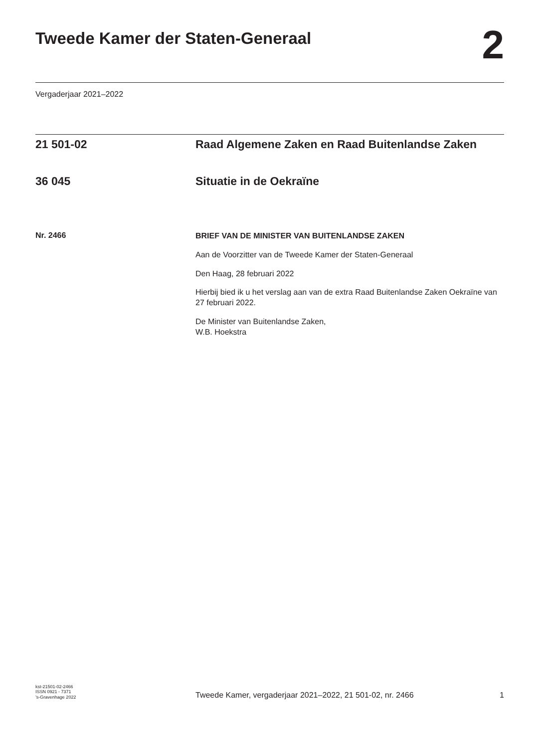Tweede Kamer der Staten-Generaal
2
Vergaderjaar 2021–2022
21 501-02 Raad Algemene Zaken en Raad Buitenlandse Zaken
36 045 Situatie in de Oekraïne
Nr. 2466
BRIEF VAN DE MINISTER VAN BUITENLANDSE ZAKEN
Aan de Voorzitter van de Tweede Kamer der Staten-Generaal
Den Haag, 28 februari 2022
Hierbij bied ik u het verslag aan van de extra Raad Buitenlandse Zaken Oekraïne van 27 februari 2022.
De Minister van Buitenlandse Zaken,
W.B. Hoekstra
kst-21501-02-2466
ISSN 0921 - 7371
’s-Gravenhage 2022
Tweede Kamer, vergaderjaar 2021–2022, 21 501-02, nr. 2466
1